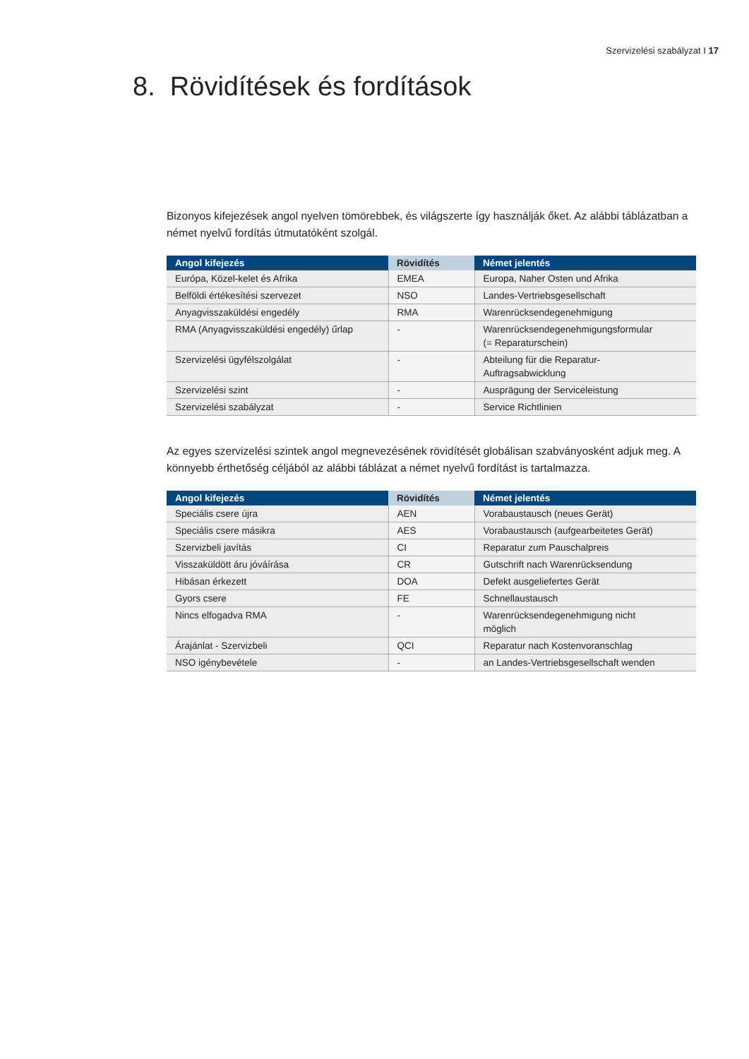Szervizelési szabályzat I 17
8. Rövidítések és fordítások
Bizonyos kifejezések angol nyelven tömörebbek, és világszerte így használják őket. Az alábbi táblázatban a német nyelvű fordítás útmutatóként szolgál.
| Angol kifejezés | Rövidítés | Német jelentés |
| --- | --- | --- |
| Európa, Közel-kelet és Afrika | EMEA | Europa, Naher Osten und Afrika |
| Belföldi értékesítési szervezet | NSO | Landes-Vertriebsgesellschaft |
| Anyagvisszaküldési engedély | RMA | Warenrücksendegenehmigung |
| RMA (Anyagvisszaküldési engedély) űrlap | - | Warenrücksendegenehmigungsformular (= Reparaturschein) |
| Szervizelési ügyfélszolgálat | - | Abteilung für die Reparatur- Auftragsabwicklung |
| Szervizelési szint | - | Ausprägung der Serviceleistung |
| Szervizelési szabályzat | - | Service Richtlinien |
Az egyes szervizelési szintek angol megnevezésének rövidítését globálisan szabványosként adjuk meg. A könnyebb érthetőség céljából az alábbi táblázat a német nyelvű fordítást is tartalmazza.
| Angol kifejezés | Rövidítés | Német jelentés |
| --- | --- | --- |
| Speciális csere újra | AEN | Vorabaustausch (neues Gerät) |
| Speciális csere másikra | AES | Vorabaustausch (aufgearbeitetes Gerät) |
| Szervizbeli javítás | CI | Reparatur zum Pauschalpreis |
| Visszaküldött áru jóváírása | CR | Gutschrift nach Warenrücksendung |
| Hibásan érkezett | DOA | Defekt ausgeliefertes Gerät |
| Gyors csere | FE | Schnellaustausch |
| Nincs elfogadva RMA | - | Warenrücksendegenehmigung nicht möglich |
| Árajánlat - Szervizbeli | QCI | Reparatur nach Kostenvoranschlag |
| NSO igénybevétele | - | an Landes-Vertriebsgesellschaft wenden |